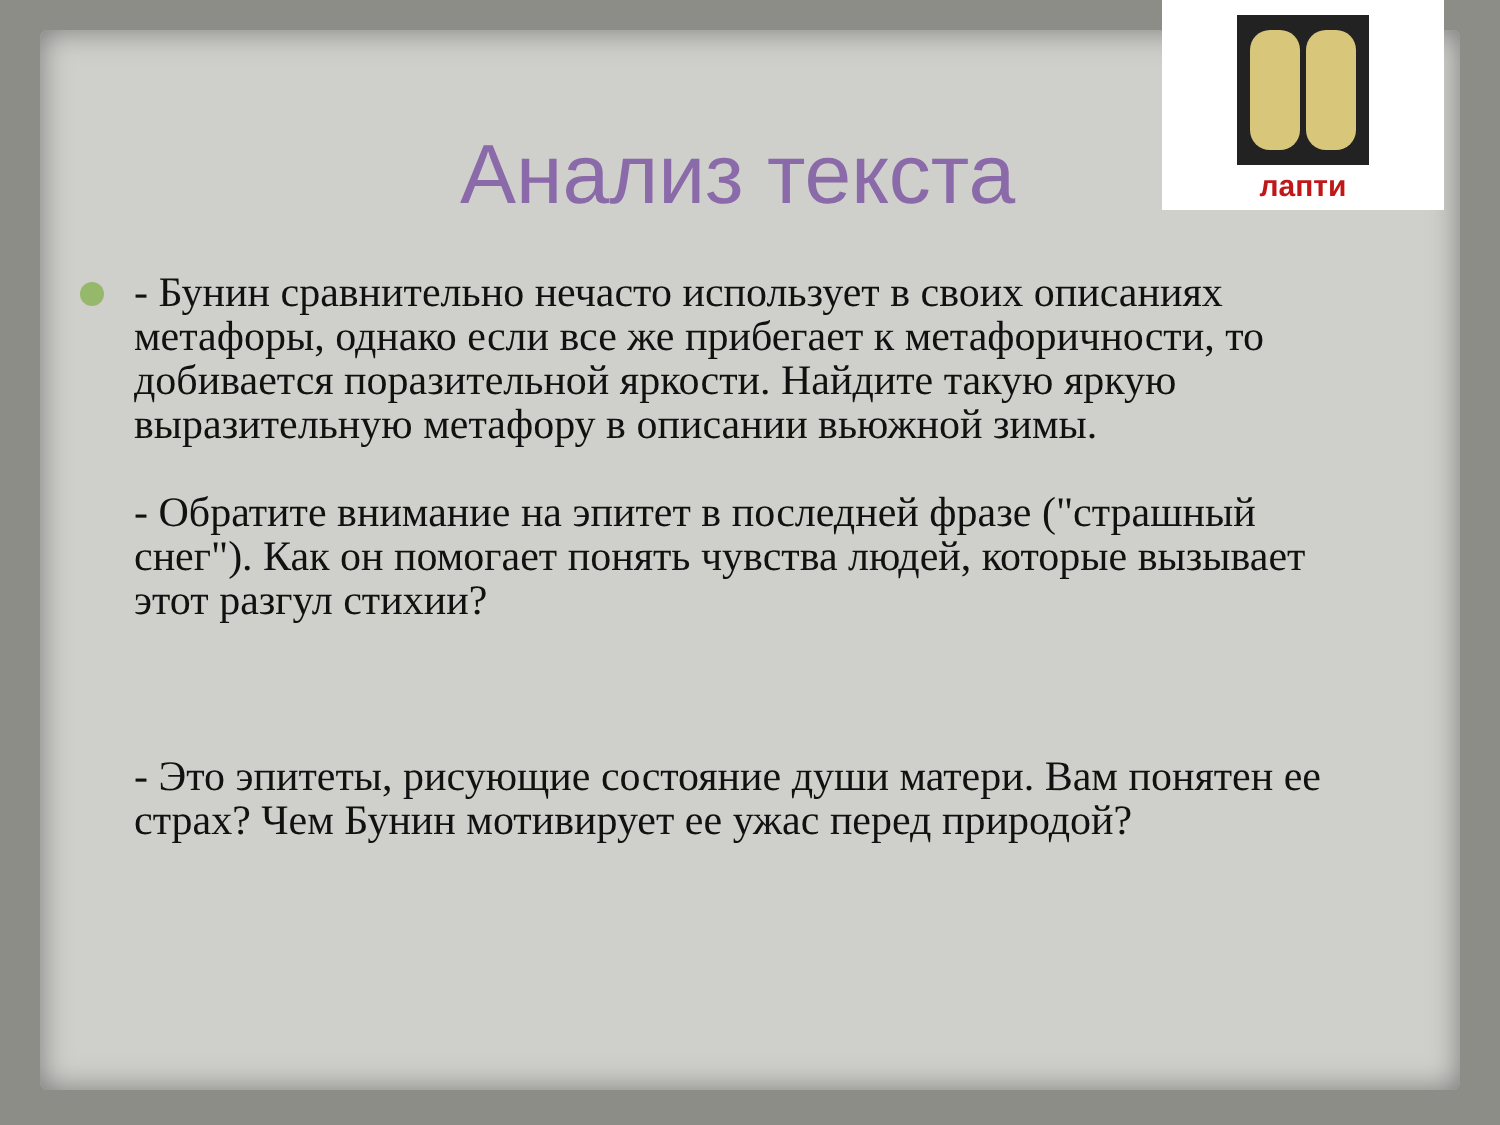лапти
Анализ текста
- Бунин сравнительно нечасто использует в своих описаниях метафоры, однако если все же прибегает к метафоричности, то добивается поразительной яркости. Найдите такую яркую выразительную метафору в описании вьюжной зимы.
- Обратите внимание на эпитет в последней фразе ("страшный снег"). Как он помогает понять чувства людей, которые вызывает этот разгул стихии?
- Это эпитеты, рисующие состояние души матери. Вам понятен ее страх? Чем Бунин мотивирует ее ужас перед природой?